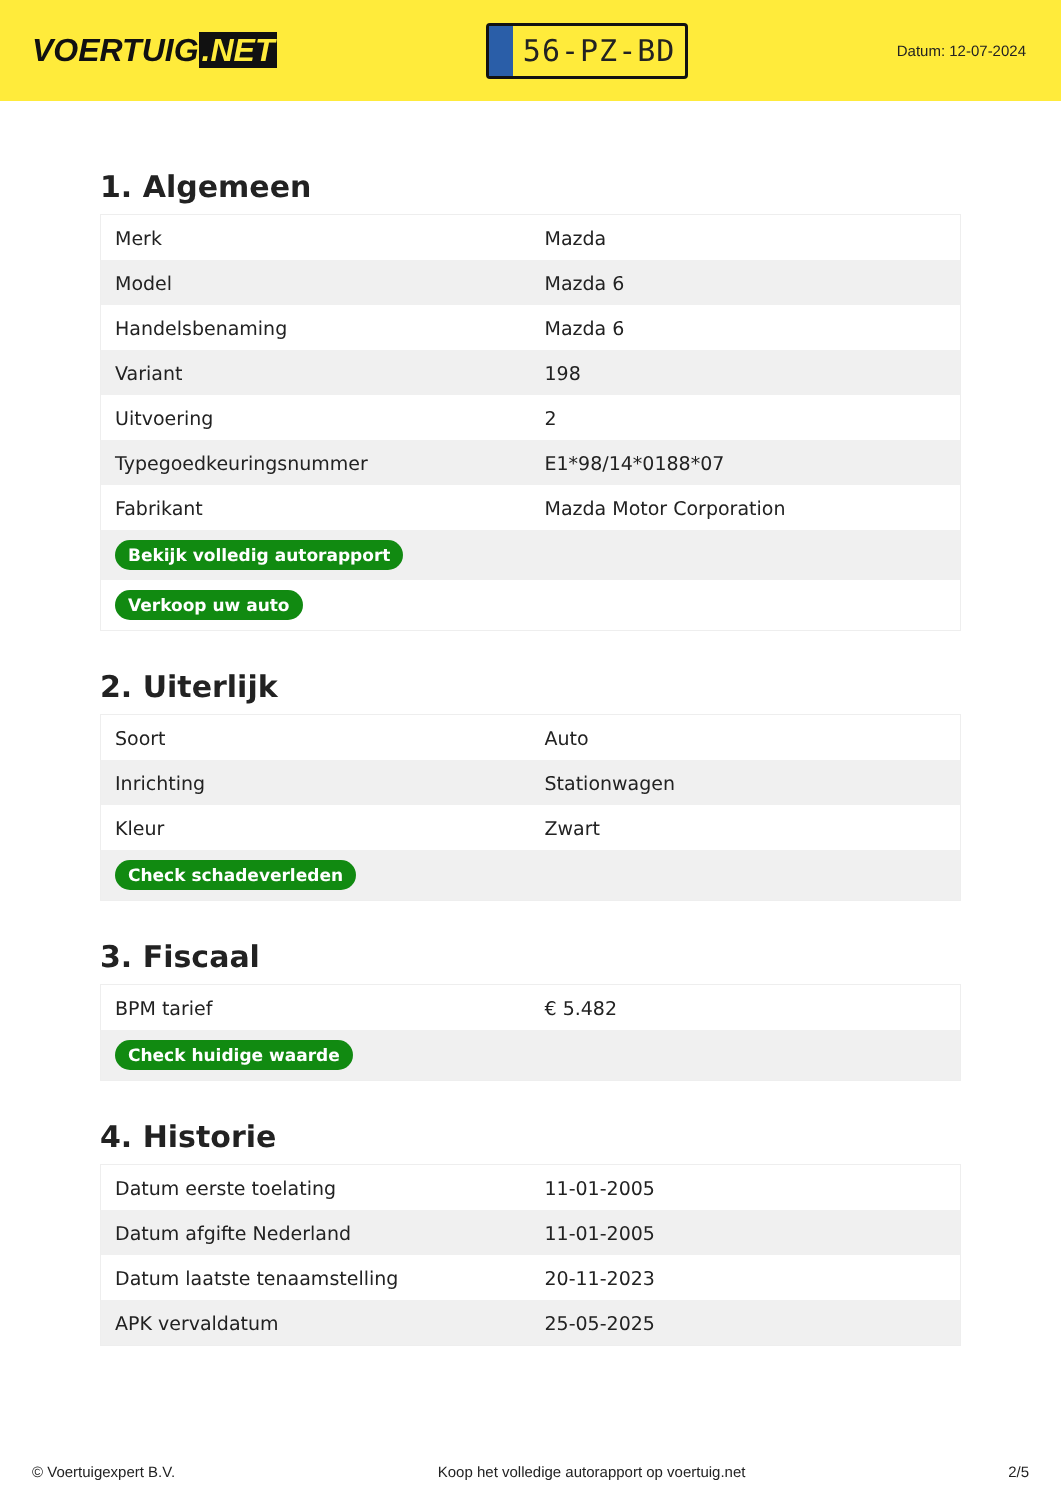VOERTUIG.NET
56-PZ-BD
Datum: 12-07-2024
1. Algemeen
| Merk | Mazda |
| Model | Mazda 6 |
| Handelsbenaming | Mazda 6 |
| Variant | 198 |
| Uitvoering | 2 |
| Typegoedkeuringsnummer | E1*98/14*0188*07 |
| Fabrikant | Mazda Motor Corporation |
| Bekijk volledig autorapport | |
| Verkoop uw auto | |
2. Uiterlijk
| Soort | Auto |
| Inrichting | Stationwagen |
| Kleur | Zwart |
| Check schadeverleden | |
3. Fiscaal
| BPM tarief | € 5.482 |
| Check huidige waarde | |
4. Historie
| Datum eerste toelating | 11-01-2005 |
| Datum afgifte Nederland | 11-01-2005 |
| Datum laatste tenaamstelling | 20-11-2023 |
| APK vervaldatum | 25-05-2025 |
© Voertuigexpert B.V. Koop het volledige autorapport op voertuig.net 2/5